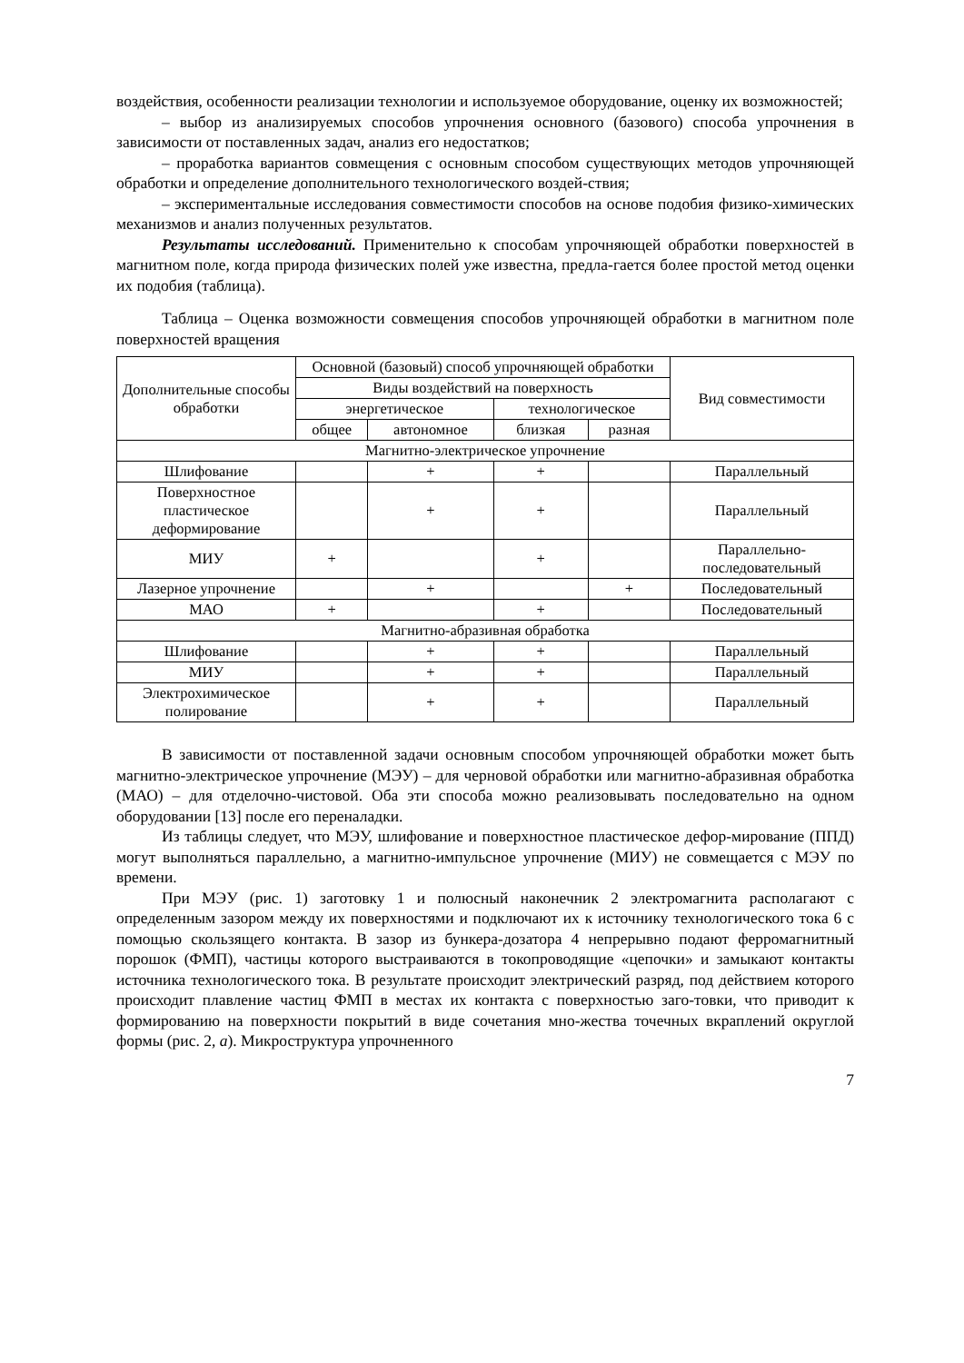воздействия, особенности реализации технологии и используемое оборудование, оценку их возможностей;
– выбор из анализируемых способов упрочнения основного (базового) способа упрочнения в зависимости от поставленных задач, анализ его недостатков;
– проработка вариантов совмещения с основным способом существующих методов упрочняющей обработки и определение дополнительного технологического воздей-ствия;
– экспериментальные исследования совместимости способов на основе подобия физико-химических механизмов и анализ полученных результатов.
Результаты исследований. Применительно к способам упрочняющей обработки поверхностей в магнитном поле, когда природа физических полей уже известна, предла-гается более простой метод оценки их подобия (таблица).
Таблица – Оценка возможности совмещения способов упрочняющей обработки в магнитном поле поверхностей вращения
| Дополнительные способы обработки | Основной (базовый) способ упрочняющей обработки | | | | Вид совместимости |
| --- | --- | --- | --- | --- | --- |
| | Виды воздействий на поверхность | | | | |
| | энергетическое | | технологическое | | |
| | общее | автономное | близкая | разная | |
| Магнитно-электрическое упрочнение | | | | | |
| Шлифование | | + | + | | Параллельный |
| Поверхностное пластическое деформирование | | + | + | | Параллельный |
| МИУ | + | | + | | Параллельно-последовательный |
| Лазерное упрочнение | | + | | + | Последовательный |
| МАО | + | | + | | Последовательный |
| Магнитно-абразивная обработка | | | | | |
| Шлифование | | + | + | | Параллельный |
| МИУ | | + | + | | Параллельный |
| Электрохимическое полирование | | + | + | | Параллельный |
В зависимости от поставленной задачи основным способом упрочняющей обработки может быть магнитно-электрическое упрочнение (МЭУ) – для черновой обработки или магнитно-абразивная обработка (МАО) – для отделочно-чистовой. Оба эти способа можно реализовывать последовательно на одном оборудовании [13] после его переналадки.
Из таблицы следует, что МЭУ, шлифование и поверхностное пластическое дефор-мирование (ППД) могут выполняться параллельно, а магнитно-импульсное упрочнение (МИУ) не совмещается с МЭУ по времени.
При МЭУ (рис. 1) заготовку 1 и полюсный наконечник 2 электромагнита располагают с определенным зазором между их поверхностями и подключают их к источнику технологического тока 6 с помощью скользящего контакта. В зазор из бункера-дозатора 4 непрерывно подают ферромагнитный порошок (ФМП), частицы которого выстраиваются в токопроводящие «цепочки» и замыкают контакты источника технологического тока. В результате происходит электрический разряд, под действием которого происходит плавление частиц ФМП в местах их контакта с поверхностью заго-товки, что приводит к формированию на поверхности покрытий в виде сочетания мно-жества точечных вкраплений округлой формы (рис. 2, а). Микроструктура упрочненного
7